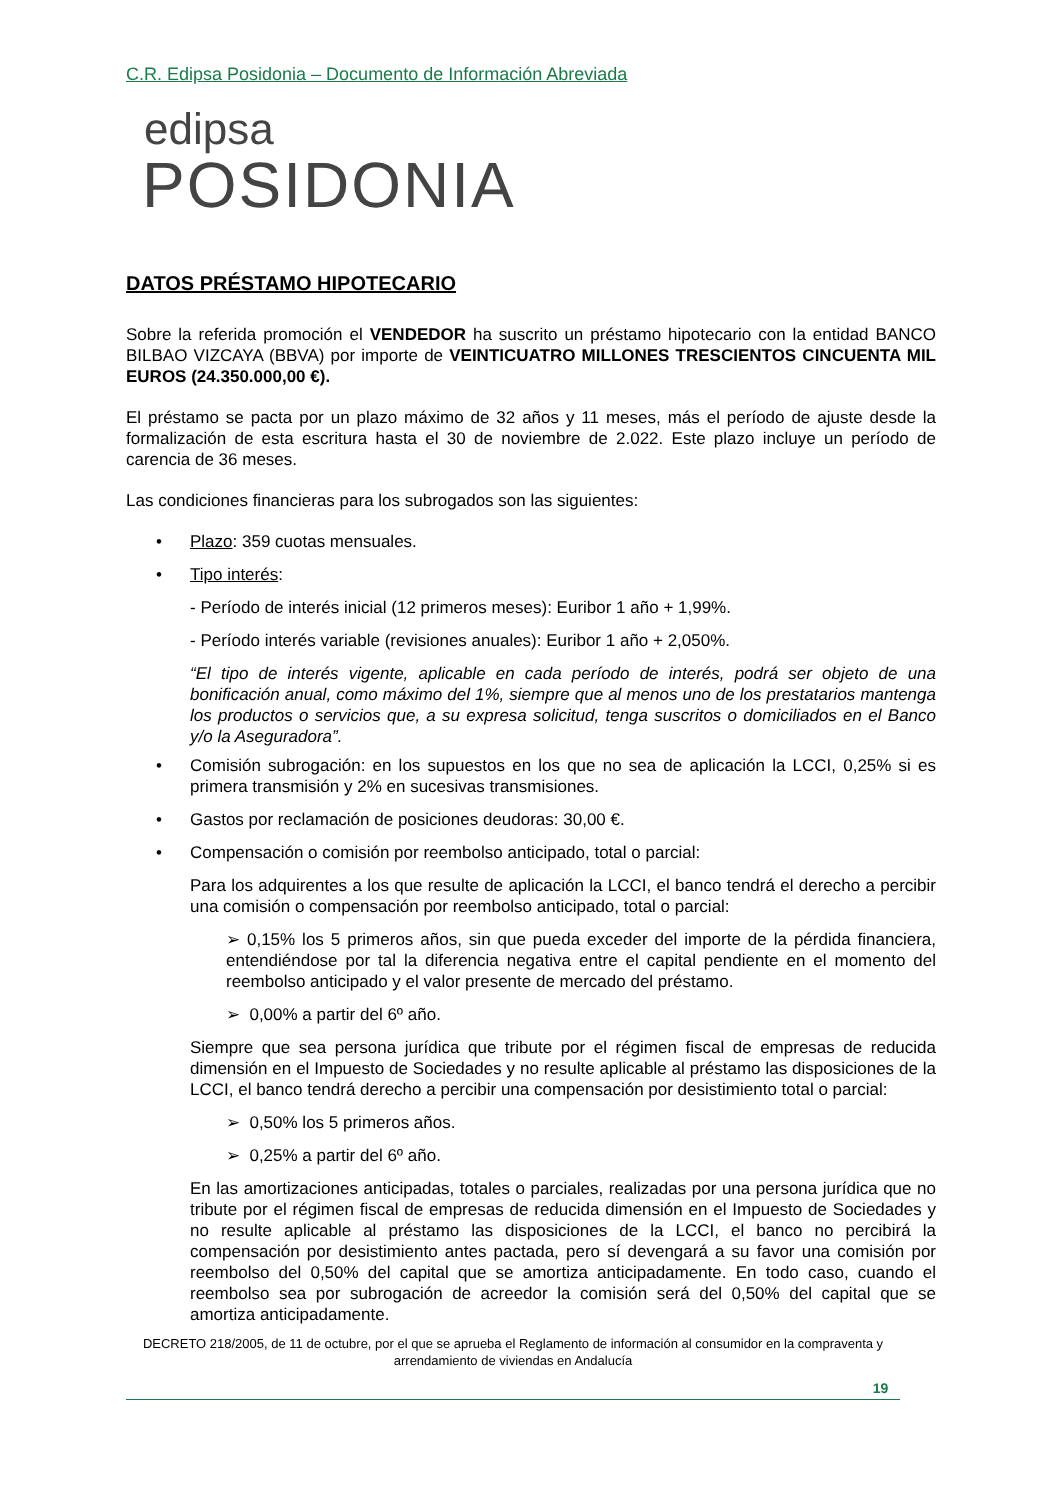C.R. Edipsa Posidonia – Documento de Información Abreviada
edipsa
POSIDONIA
DATOS PRÉSTAMO HIPOTECARIO
Sobre la referida promoción el VENDEDOR ha suscrito un préstamo hipotecario con la entidad BANCO BILBAO VIZCAYA (BBVA) por importe de VEINTICUATRO MILLONES TRESCIENTOS CINCUENTA MIL EUROS (24.350.000,00 €).
El préstamo se pacta por un plazo máximo de 32 años y 11 meses, más el período de ajuste desde la formalización de esta escritura hasta el 30 de noviembre de 2.022. Este plazo incluye un período de carencia de 36 meses.
Las condiciones financieras para los subrogados son las siguientes:
• Plazo: 359 cuotas mensuales.
• Tipo interés:
- Período de interés inicial (12 primeros meses): Euribor 1 año + 1,99%.
- Período interés variable (revisiones anuales): Euribor 1 año + 2,050%.
“El tipo de interés vigente, aplicable en cada período de interés, podrá ser objeto de una bonificación anual, como máximo del 1%, siempre que al menos uno de los prestatarios mantenga los productos o servicios que, a su expresa solicitud, tenga suscritos o domiciliados en el Banco y/o la Aseguradora”.
• Comisión subrogación: en los supuestos en los que no sea de aplicación la LCCI, 0,25% si es primera transmisión y 2% en sucesivas transmisiones.
• Gastos por reclamación de posiciones deudoras: 30,00 €.
• Compensación o comisión por reembolso anticipado, total o parcial:
Para los adquirentes a los que resulte de aplicación la LCCI, el banco tendrá el derecho a percibir una comisión o compensación por reembolso anticipado, total o parcial:
➢ 0,15% los 5 primeros años, sin que pueda exceder del importe de la pérdida financiera, entendiéndose por tal la diferencia negativa entre el capital pendiente en el momento del reembolso anticipado y el valor presente de mercado del préstamo.
➢ 0,00% a partir del 6º año.
Siempre que sea persona jurídica que tribute por el régimen fiscal de empresas de reducida dimensión en el Impuesto de Sociedades y no resulte aplicable al préstamo las disposiciones de la LCCI, el banco tendrá derecho a percibir una compensación por desistimiento total o parcial:
➢ 0,50% los 5 primeros años.
➢ 0,25% a partir del 6º año.
En las amortizaciones anticipadas, totales o parciales, realizadas por una persona jurídica que no tribute por el régimen fiscal de empresas de reducida dimensión en el Impuesto de Sociedades y no resulte aplicable al préstamo las disposiciones de la LCCI, el banco no percibirá la compensación por desistimiento antes pactada, pero sí devengará a su favor una comisión por reembolso del 0,50% del capital que se amortiza anticipadamente. En todo caso, cuando el reembolso sea por subrogación de acreedor la comisión será del 0,50% del capital que se amortiza anticipadamente.
DECRETO 218/2005, de 11 de octubre, por el que se aprueba el Reglamento de información al consumidor en la compraventa y arrendamiento de viviendas en Andalucía
19